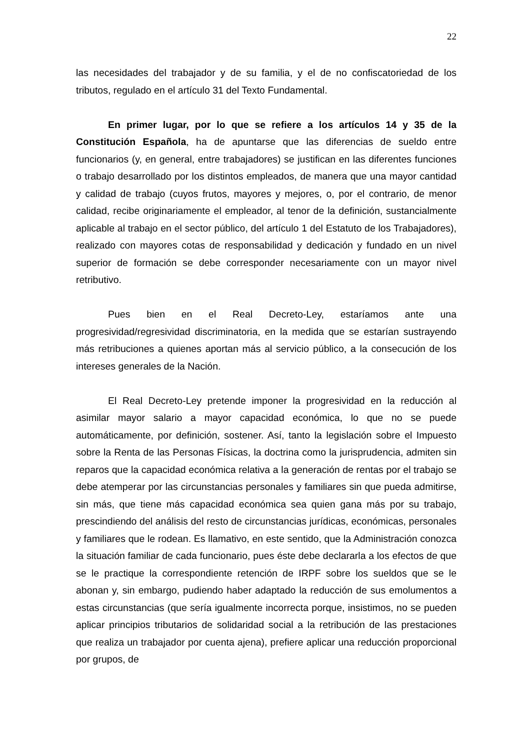22
las necesidades del trabajador y de su familia, y el de no confiscatoriedad de los tributos, regulado en el artículo 31 del Texto Fundamental.
En primer lugar, por lo que se refiere a los artículos 14 y 35 de la Constitución Española, ha de apuntarse que las diferencias de sueldo entre funcionarios (y, en general, entre trabajadores) se justifican en las diferentes funciones o trabajo desarrollado por los distintos empleados, de manera que una mayor cantidad y calidad de trabajo (cuyos frutos, mayores y mejores, o, por el contrario, de menor calidad, recibe originariamente el empleador, al tenor de la definición, sustancialmente aplicable al trabajo en el sector público, del artículo 1 del Estatuto de los Trabajadores), realizado con mayores cotas de responsabilidad y dedicación y fundado en un nivel superior de formación se debe corresponder necesariamente con un mayor nivel retributivo.
Pues bien en el Real Decreto-Ley, estaríamos ante una progresividad/regresividad discriminatoria, en la medida que se estarían sustrayendo más retribuciones a quienes aportan más al servicio público, a la consecución de los intereses generales de la Nación.
El Real Decreto-Ley pretende imponer la progresividad en la reducción al asimilar mayor salario a mayor capacidad económica, lo que no se puede automáticamente, por definición, sostener. Así, tanto la legislación sobre el Impuesto sobre la Renta de las Personas Físicas, la doctrina como la jurisprudencia, admiten sin reparos que la capacidad económica relativa a la generación de rentas por el trabajo se debe atemperar por las circunstancias personales y familiares sin que pueda admitirse, sin más, que tiene más capacidad económica sea quien gana más por su trabajo, prescindiendo del análisis del resto de circunstancias jurídicas, económicas, personales y familiares que le rodean. Es llamativo, en este sentido, que la Administración conozca la situación familiar de cada funcionario, pues éste debe declararla a los efectos de que se le practique la correspondiente retención de IRPF sobre los sueldos que se le abonan y, sin embargo, pudiendo haber adaptado la reducción de sus emolumentos a estas circunstancias (que sería igualmente incorrecta porque, insistimos, no se pueden aplicar principios tributarios de solidaridad social a la retribución de las prestaciones que realiza un trabajador por cuenta ajena), prefiere aplicar una reducción proporcional por grupos, de